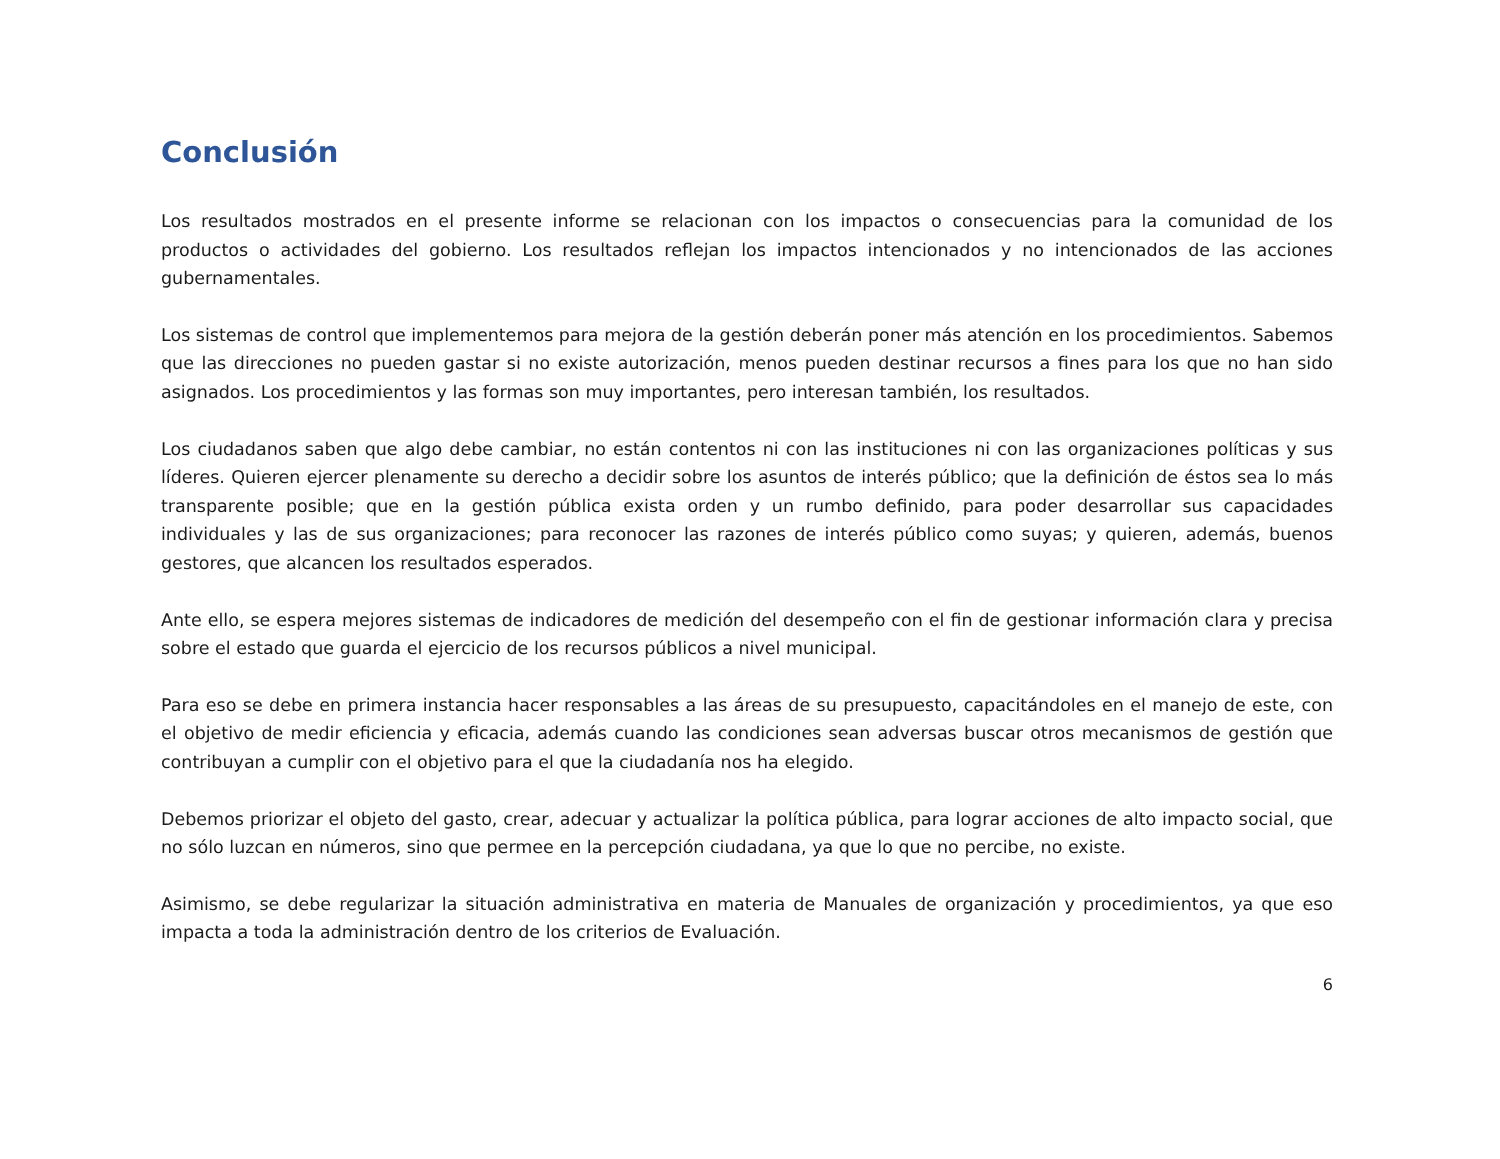Conclusión
Los resultados mostrados en el presente informe se relacionan con los impactos o consecuencias para la comunidad de los productos o actividades del gobierno. Los resultados reflejan los impactos intencionados y no intencionados de las acciones gubernamentales.
Los sistemas de control que implementemos para mejora de la gestión deberán poner más atención en los procedimientos. Sabemos que las direcciones no pueden gastar si no existe autorización, menos pueden destinar recursos a fines para los que no han sido asignados. Los procedimientos y las formas son muy importantes, pero interesan también, los resultados.
Los ciudadanos saben que algo debe cambiar, no están contentos ni con las instituciones ni con las organizaciones políticas y sus líderes. Quieren ejercer plenamente su derecho a decidir sobre los asuntos de interés público; que la definición de éstos sea lo más transparente posible; que en la gestión pública exista orden y un rumbo definido, para poder desarrollar sus capacidades individuales y las de sus organizaciones; para reconocer las razones de interés público como suyas; y quieren, además, buenos gestores, que alcancen los resultados esperados.
Ante ello, se espera mejores sistemas de indicadores de medición del desempeño con el fin de gestionar información clara y precisa sobre el estado que guarda el ejercicio de los recursos públicos a nivel municipal.
Para eso se debe en primera instancia hacer responsables a las áreas de su presupuesto, capacitándoles en el manejo de este, con el objetivo de medir eficiencia y eficacia, además cuando las condiciones sean adversas buscar otros mecanismos de gestión que contribuyan a cumplir con el objetivo para el que la ciudadanía nos ha elegido.
Debemos priorizar el objeto del gasto, crear, adecuar y actualizar la política pública, para lograr acciones de alto impacto social, que no sólo luzcan en números, sino que permee en la percepción ciudadana, ya que lo que no percibe, no existe.
Asimismo, se debe regularizar la situación administrativa en materia de Manuales de organización y procedimientos, ya que eso impacta a toda la administración dentro de los criterios de Evaluación.
6